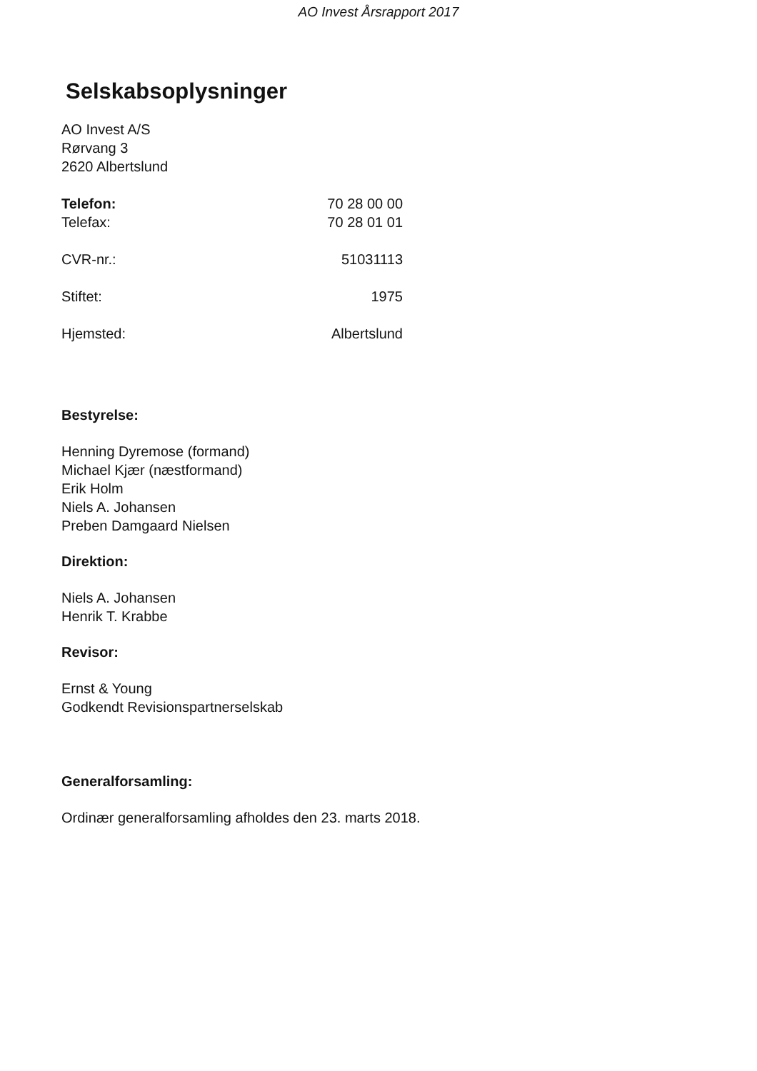AO Invest Årsrapport 2017
Selskabsoplysninger
AO Invest A/S
Rørvang 3
2620 Albertslund
Telefon: 70 28 00 00
Telefax: 70 28 01 01
CVR-nr.: 51031113
Stiftet: 1975
Hjemsted: Albertslund
Bestyrelse:
Henning Dyremose (formand)
Michael Kjær (næstformand)
Erik Holm
Niels A. Johansen
Preben Damgaard Nielsen
Direktion:
Niels A. Johansen
Henrik T. Krabbe
Revisor:
Ernst & Young
Godkendt Revisionspartnerselskab
Generalforsamling:
Ordinær generalforsamling afholdes den 23. marts 2018.